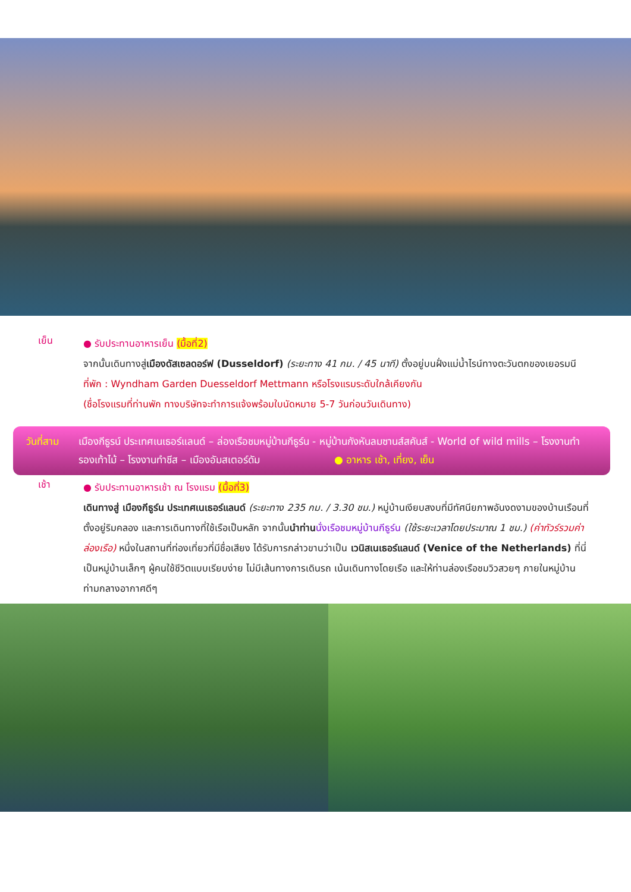เย็น
● รับประทานอาหารเย็น (มื้อที่2)
จากนั้นเดินทางสู่เมืองดัสเซลดอร์ฟ (Dusseldorf) (ระยะทาง 41 กม. / 45 นาที) ตั้งอยู่บนฝั่งแม่น้ำไรน์ทางตะวันตกของเยอรมนี
ที่พัก : Wyndham Garden Duesseldorf Mettmann หรือโรงแรมระดับใกล้เคียงกัน
(ชื่อโรงแรมที่ท่านพัก ทางบริษัทจะทำการแจ้งพร้อมใบนัดหมาย 5-7 วันก่อนวันเดินทาง)
วันที่สาม
เมืองกีธูรน์ ประเทศเนเธอร์แลนด์ – ล่องเรือชมหมู่บ้านกีธูร์น - หมู่บ้านกังหันลมซานส์สคันส์ - World of wild mills – โรงงานทำรองเท้าไม้ – โรงงานทำชีส – เมืองอัมสเตอร์ดัม ● อาหาร เช้า, เที่ยง, เย็น
เช้า
● รับประทานอาหารเช้า ณ โรงแรม (มื้อที่3)
เดินทางสู่ เมืองกีธูร์น ประเทศเนเธอร์แลนด์ (ระยะทาง 235 กม. / 3.30 ชม.) หมู่บ้านเงียบสงบที่มีทัศนียภาพอันงดงามของบ้านเรือนที่ตั้งอยู่ริมคลอง และการเดินทางที่ใช้เรือเป็นหลัก จากนั้นนำท่าน นั่งเรือชมหมู่บ้านกีธูร์น (ใช้ระยะเวลาโดยประมาณ 1 ชม.) (ค่าทัวร์รวมค่าล่องเรือ) หนึ่งในสถานที่ท่องเที่ยวที่มีชื่อเสียง ได้รับการกล่าวขานว่าเป็น เวนิสเนเธอร์แลนด์ (Venice of the Netherlands) ที่นี่เป็นหมู่บ้านเล็กๆ ผู้คนใช้ชีวิตแบบเรียบง่าย ไม่มีเส้นทางการเดินรถ เน้นเดินทางโดยเรือ และให้ท่านล่องเรือชมวิวสวยๆ ภายในหมู่บ้านท่ามกลางอากาศดีๆ